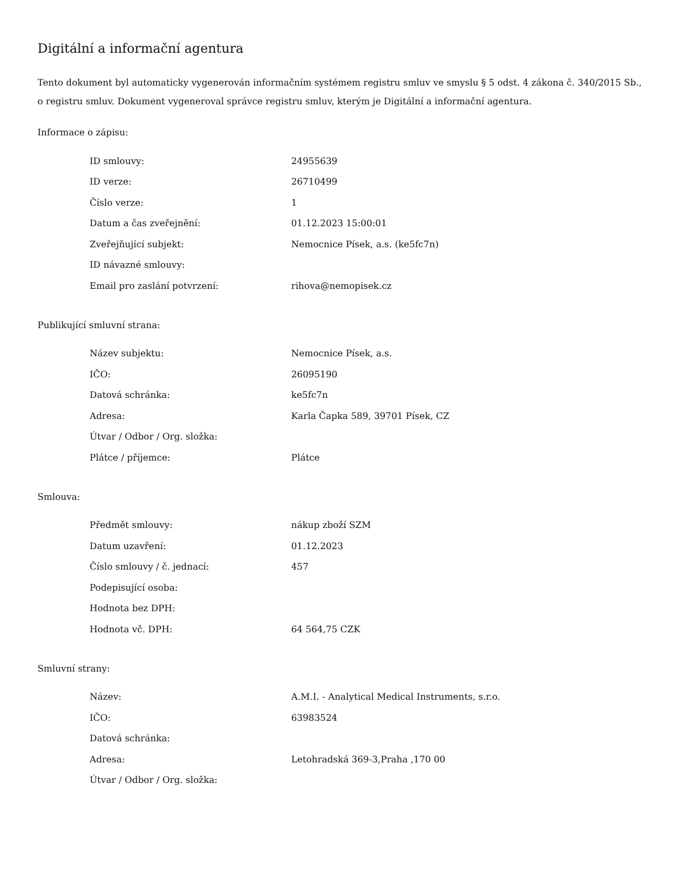Digitální a informační agentura
Tento dokument byl automaticky vygenerován informačním systémem registru smluv ve smyslu § 5 odst. 4 zákona č. 340/2015 Sb., o registru smluv. Dokument vygeneroval správce registru smluv, kterým je Digitální a informační agentura.
Informace o zápisu:
| ID smlouvy: | 24955639 |
| ID verze: | 26710499 |
| Číslo verze: | 1 |
| Datum a čas zveřejnění: | 01.12.2023 15:00:01 |
| Zveřejňující subjekt: | Nemocnice Písek, a.s. (ke5fc7n) |
| ID návazné smlouvy: | |
| Email pro zaslání potvrzení: | rihova@nemopisek.cz |
Publikující smluvní strana:
| Název subjektu: | Nemocnice Písek, a.s. |
| IČO: | 26095190 |
| Datová schránka: | ke5fc7n |
| Adresa: | Karla Čapka 589, 39701 Písek, CZ |
| Útvar / Odbor / Org. složka: | |
| Plátce / příjemce: | Plátce |
Smlouva:
| Předmět smlouvy: | nákup zboží SZM |
| Datum uzavření: | 01.12.2023 |
| Číslo smlouvy / č. jednací: | 457 |
| Podepisující osoba: | |
| Hodnota bez DPH: | |
| Hodnota vč. DPH: | 64 564,75 CZK |
Smluvní strany:
| Název: | A.M.I. - Analytical Medical Instruments, s.r.o. |
| IČO: | 63983524 |
| Datová schránka: | |
| Adresa: | Letohradská 369-3,Praha ,170 00 |
| Útvar / Odbor / Org. složka: | |